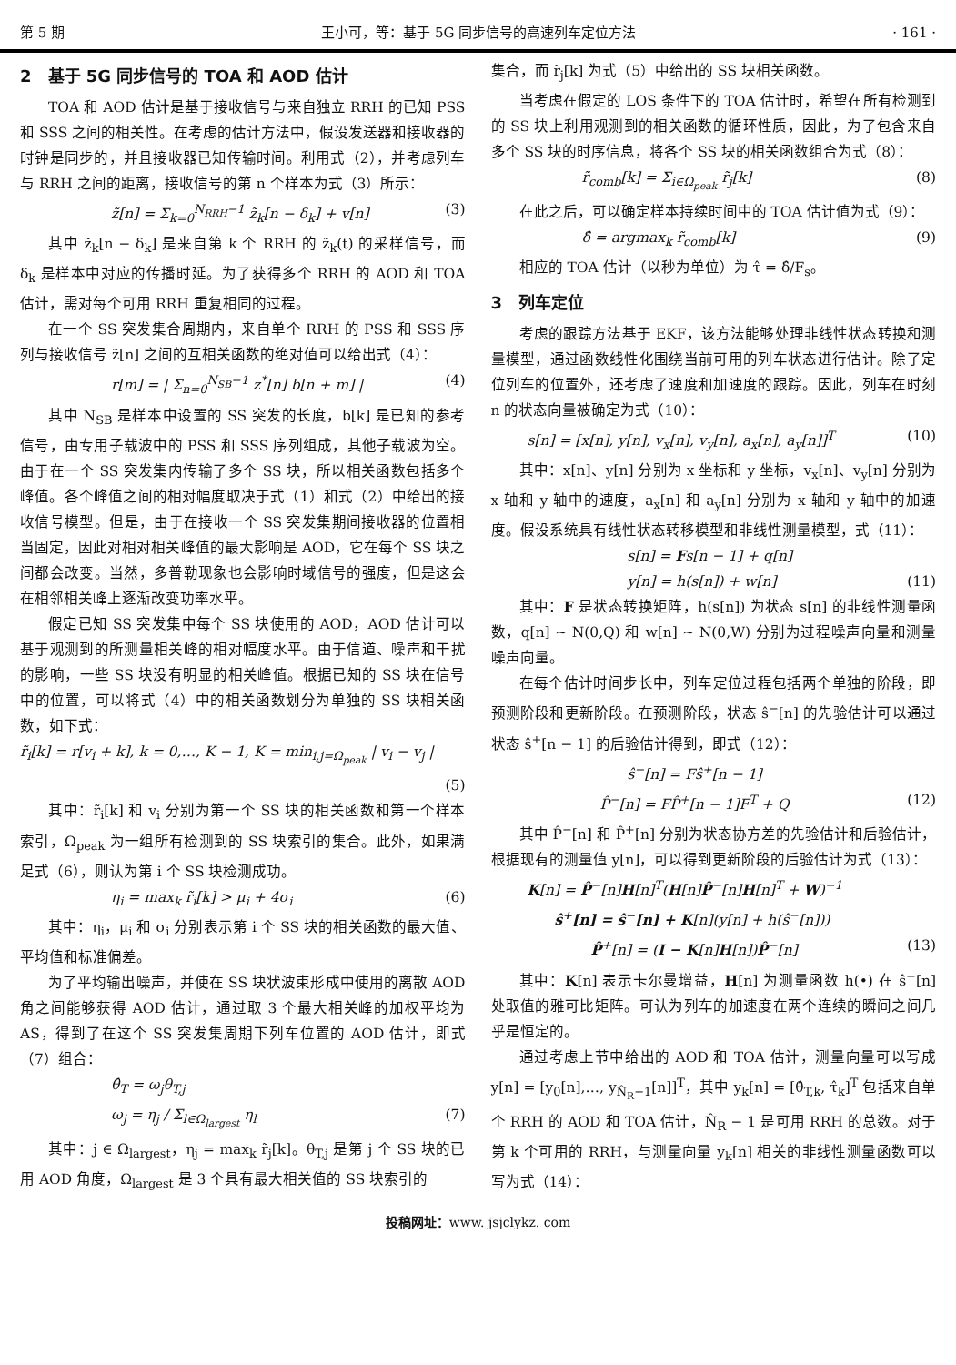第 5 期 王小可，等：基于 5G 同步信号的高速列车定位方法 · 161 ·
2　基于 5G 同步信号的 TOA 和 AOD 估计
TOA 和 AOD 估计是基于接收信号与来自独立 RRH 的已知 PSS 和 SSS 之间的相关性。在考虑的估计方法中，假设发送器和接收器的时钟是同步的，并且接收器已知传输时间。利用式（2），并考虑列车与 RRH 之间的距离，接收信号的第 n 个样本为式（3）所示：
z̃[n] = Σ<sub>k=0</sub><sup>N<sub>RRH</sub>−1</sup> z̃<sub>k</sub>[n − δ<sub>k</sub>] + v[n] (3)
其中 z̃<sub>k</sub>[n − δ<sub>k</sub>] 是来自第 k 个 RRH 的 z̃<sub>k</sub>(t) 的采样信号，而 δ<sub>k</sub> 是样本中对应的传播时延。为了获得多个 RRH 的 AOD 和 TOA 估计，需对每个可用 RRH 重复相同的过程。
在一个 SS 突发集合周期内，来自单个 RRH 的 PSS 和 SSS 序列与接收信号 z̃[n] 之间的互相关函数的绝对值可以给出式（4）：
r[m] = | Σ<sub>n=0</sub><sup>N<sub>SB</sub>−1</sup> z<sup>*</sup>[n] b[n + m] | (4)
其中 N<sub>SB</sub> 是样本中设置的 SS 突发的长度，b[k] 是已知的参考信号，由专用子载波中的 PSS 和 SSS 序列组成，其他子载波为空。由于在一个 SS 突发集内传输了多个 SS 块，所以相关函数包括多个峰值。各个峰值之间的相对幅度取决于式（1）和式（2）中给出的接收信号模型。但是，由于在接收一个 SS 突发集期间接收器的位置相当固定，因此对相对相关峰值的最大影响是 AOD，它在每个 SS 块之间都会改变。当然，多普勒现象也会影响时域信号的强度，但是这会在相邻相关峰上逐渐改变功率水平。
假定已知 SS 突发集中每个 SS 块使用的 AOD，AOD 估计可以基于观测到的所测量相关峰的相对幅度水平。由于信道、噪声和干扰的影响，一些 SS 块没有明显的相关峰值。根据已知的 SS 块在信号中的位置，可以将式（4）中的相关函数划分为单独的 SS 块相关函数，如下式：
r̃<sub>i</sub>[k] = r[v<sub>i</sub> + k], k = 0,…, K − 1, K = min<sub>i,j=Ω<sub>peak</sub></sub> | v<sub>i</sub> − v<sub>j</sub> |
(5)
其中：r̃<sub>i</sub>[k] 和 v<sub>i</sub> 分别为第一个 SS 块的相关函数和第一个样本索引，Ω<sub>peak</sub> 为一组所有检测到的 SS 块索引的集合。此外，如果满足式（6），则认为第 i 个 SS 块检测成功。
η<sub>i</sub> = max<sub>k</sub> r̃<sub>i</sub>[k] > μ<sub>i</sub> + 4σ<sub>i</sub> (6)
其中：η<sub>i</sub>，μ<sub>i</sub> 和 σ<sub>i</sub> 分别表示第 i 个 SS 块的相关函数的最大值、平均值和标准偏差。
为了平均输出噪声，并使在 SS 块状波束形成中使用的离散 AOD 角之间能够获得 AOD 估计，通过取 3 个最大相关峰的加权平均为 AS，得到了在这个 SS 突发集周期下列车位置的 AOD 估计，即式（7）组合：
θ̂<sub>T</sub> = ω<sub>j</sub>θ<sub>T,j</sub>
ω<sub>j</sub> = η<sub>j</sub> / Σ<sub>l∈Ω<sub>largest</sub></sub> η<sub>l</sub> (7)
其中：j ∈ Ω<sub>largest</sub>，η<sub>j</sub> = max<sub>k</sub> r̃<sub>j</sub>[k]。θ<sub>T,j</sub> 是第 j 个 SS 块的已用 AOD 角度，Ω<sub>largest</sub> 是 3 个具有最大相关值的 SS 块索引的
集合，而 r̃<sub>j</sub>[k] 为式（5）中给出的 SS 块相关函数。
当考虑在假定的 LOS 条件下的 TOA 估计时，希望在所有检测到的 SS 块上利用观测到的相关函数的循环性质，因此，为了包含来自多个 SS 块的时序信息，将各个 SS 块的相关函数组合为式（8）：
r̃<sub>comb</sub>[k] = Σ<sub>i∈Ω<sub>peak</sub></sub> r̃<sub>j</sub>[k] (8)
在此之后，可以确定样本持续时间中的 TOA 估计值为式（9）：
δ̂ = argmax<sub>k</sub> r̃<sub>comb</sub>[k] (9)
相应的 TOA 估计（以秒为单位）为 τ̂ = δ̂/F<sub>s</sub>。
3　列车定位
考虑的跟踪方法基于 EKF，该方法能够处理非线性状态转换和测量模型，通过函数线性化围绕当前可用的列车状态进行估计。除了定位列车的位置外，还考虑了速度和加速度的跟踪。因此，列车在时刻 n 的状态向量被确定为式（10）：
s[n] = [x[n], y[n], v<sub>x</sub>[n], v<sub>y</sub>[n], a<sub>x</sub>[n], a<sub>y</sub>[n]]<sup>T</sup> (10)
其中：x[n]、y[n] 分别为 x 坐标和 y 坐标，v<sub>x</sub>[n]、v<sub>y</sub>[n] 分别为 x 轴和 y 轴中的速度，a<sub>x</sub>[n] 和 a<sub>y</sub>[n] 分别为 x 轴和 y 轴中的加速度。假设系统具有线性状态转移模型和非线性测量模型，式（11）：
s[n] = Fs[n − 1] + q[n]
y[n] = h(s[n]) + w[n] (11)
其中：F 是状态转换矩阵，h(s[n]) 为状态 s[n] 的非线性测量函数，q[n] ∼ N(0,Q) 和 w[n] ∼ N(0,W) 分别为过程噪声向量和测量噪声向量。
在每个估计时间步长中，列车定位过程包括两个单独的阶段，即预测阶段和更新阶段。在预测阶段，状态 ŝ<sup>−</sup>[n] 的先验估计可以通过状态 ŝ<sup>+</sup>[n − 1] 的后验估计得到，即式（12）：
ŝ<sup>−</sup>[n] = Fŝ<sup>+</sup>[n − 1]
P̂<sup>−</sup>[n] = FP̂<sup>+</sup>[n − 1]F<sup>T</sup> + Q (12)
其中 P̂<sup>−</sup>[n] 和 P̂<sup>+</sup>[n] 分别为状态协方差的先验估计和后验估计，根据现有的测量值 y[n]，可以得到更新阶段的后验估计为式（13）：
K[n] = P̂<sup>−</sup>[n]H[n]<sup>T</sup>(H[n]P̂<sup>−</sup>[n]H[n]<sup>T</sup> + W)<sup>−1</sup>
ŝ<sup>+</sup>[n] = ŝ<sup>−</sup>[n] + K[n](y[n] + h(ŝ<sup>−</sup>[n]))
P̂<sup>+</sup>[n] = (I − K[n]H[n])P̂<sup>−</sup>[n] (13)
其中：K[n] 表示卡尔曼增益，H[n] 为测量函数 h(•) 在 ŝ<sup>−</sup>[n] 处取值的雅可比矩阵。可认为列车的加速度在两个连续的瞬间之间几乎是恒定的。
通过考虑上节中给出的 AOD 和 TOA 估计，测量向量可以写成 y[n] = [y<sub>0</sub>[n],…, y<sub>N̂<sub>R</sub>−1</sub>[n]]<sup>T</sup>，其中 y<sub>k</sub>[n] = [θ̂<sub>T,k</sub>, τ̂<sub>k</sub>]<sup>T</sup> 包括来自单个 RRH 的 AOD 和 TOA 估计，N̂<sub>R</sub> − 1 是可用 RRH 的总数。对于第 k 个可用的 RRH，与测量向量 y<sub>k</sub>[n] 相关的非线性测量函数可以写为式（14）：
投稿网址：www. jsjclykz. com